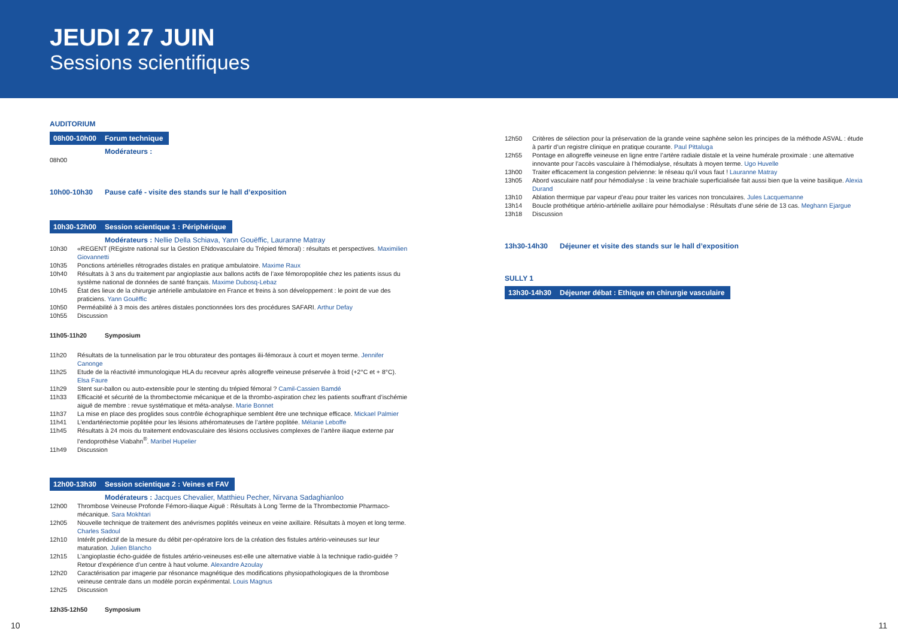JEUDI 27 JUIN
Sessions scientifiques
AUDITORIUM
08h00-10h00 Forum technique
Modérateurs :
08h00
10h00-10h30 Pause café - visite des stands sur le hall d’exposition
10h30-12h00 Session scientique 1 : Périphérique
Modérateurs : Nellie Della Schiava, Yann Gouëffic, Lauranne Matray
10h30 «REGENT (REgistre national sur la Gestion ENdovasculaire du Trépied fémoral) : résultats et perspectives. Maximilien Giovannetti
10h35 Ponctions artérielles rétrogrades distales en pratique ambulatoire. Maxime Raux
10h40 Résultats à 3 ans du traitement par angioplastie aux ballons actifs de l’axe fémoropoplitée chez les patients issus du système national de données de santé français. Maxime Dubosq-Lebaz
10h45 État des lieux de la chirurgie artérielle ambulatoire en France et freins à son développement : le point de vue des praticiens. Yann Gouëffic
10h50 Perméabilité à 3 mois des artères distales ponctionnées lors des procédures SAFARI. Arthur Defay
10h55 Discussion
11h05-11h20 Symposium
11h20 Résultats de la tunnelisation par le trou obturateur des pontages ilii-fémoraux à court et moyen terme. Jennifer Canonge
11h25 Etude de la réactivité immunologique HLA du receveur après allogreffe veineuse préservée à froid (+2°C et + 8°C). Elsa Faure
11h29 Stent sur-ballon ou auto-extensible pour le stenting du trépied fémoral ? Camil-Cassien Bamdé
11h33 Efficacité et sécurité de la thrombectomie mécanique et de la thrombo-aspiration chez les patients souffrant d’ischémie aiguë de membre : revue systématique et méta-analyse. Marie Bonnet
11h37 La mise en place des proglides sous contrôle échographique semblent être une technique efficace. Mickael Palmier
11h41 L’endartériectomie poplitée pour les lésions athéromateuses de l’artère poplitée. Mélanie Leboffe
11h45 Résultats à 24 mois du traitement endovasculaire des lésions occlusives complexes de l’artère iliaque externe par l’endoprothèse Viabahn<sup>®</sup>. Maribel Hupelier
11h49 Discussion
12h00-13h30 Session scientique 2 : Veines et FAV
Modérateurs : Jacques Chevalier, Matthieu Pecher, Nirvana Sadaghianloo
12h00 Thrombose Veineuse Profonde Fémoro-iliaque Aiguë : Résultats à Long Terme de la Thrombectomie Pharmaco-mécanique. Sara Mokhtari
12h05 Nouvelle technique de traitement des anévrismes poplités veineux en veine axillaire. Résultats à moyen et long terme. Charles Sadoul
12h10 Intérêt prédictif de la mesure du débit per-opératoire lors de la création des fistules artério-veineuses sur leur maturation. Julien Blancho
12h15 L’angioplastie écho-guidée de fistules artério-veineuses est-elle une alternative viable à la technique radio-guidée ? Retour d’expérience d’un centre à haut volume. Alexandre Azoulay
12h20 Caractérisation par imagerie par résonance magnétique des modifications physiopathologiques de la thrombose veineuse centrale dans un modèle porcin expérimental. Louis Magnus
12h25 Discussion
12h35-12h50 Symposium
12h50 Critères de sélection pour la préservation de la grande veine saphène selon les principes de la méthode ASVAL : étude à partir d’un registre clinique en pratique courante. Paul Pittaluga
12h55 Pontage en allogreffe veineuse en ligne entre l’artère radiale distale et la veine humérale proximale : une alternative innovante pour l’accès vasculaire à l’hémodialyse, résultats à moyen terme. Ugo Huvelle
13h00 Traiter efficacement la congestion pelvienne: le réseau qu’il vous faut ! Lauranne Matray
13h05 Abord vasculaire natif pour hémodialyse : la veine brachiale superficialisée fait aussi bien que la veine basilique. Alexia Durand
13h10 Ablation thermique par vapeur d’eau pour traiter les varices non tronculaires. Jules Lacquemanne
13h14 Boucle prothétique artério-artérielle axillaire pour hémodialyse : Résultats d’une série de 13 cas. Meghann Ejargue
13h18 Discussion
13h30-14h30 Déjeuner et visite des stands sur le hall d’exposition
SULLY 1
13h30-14h30 Déjeuner débat : Ethique en chirurgie vasculaire
10 11